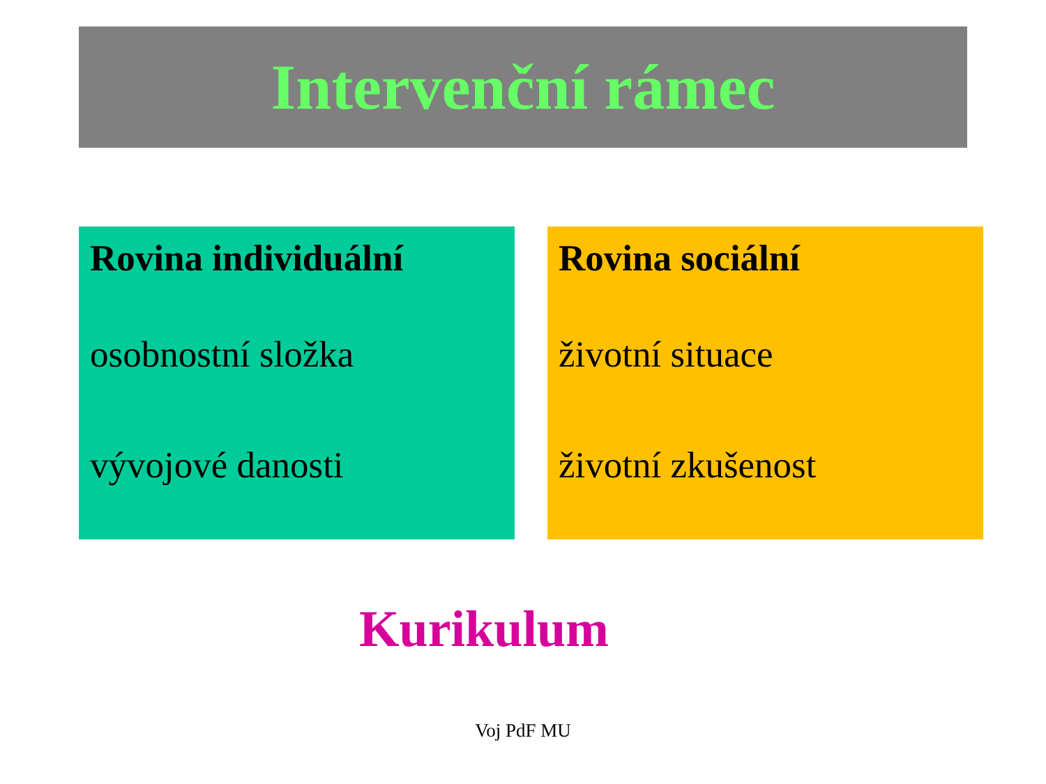Intervenční rámec
Rovina individuální
osobnostní složka
vývojové danosti
Rovina sociální
životní situace
životní zkušenost
Kurikulum
Voj PdF MU